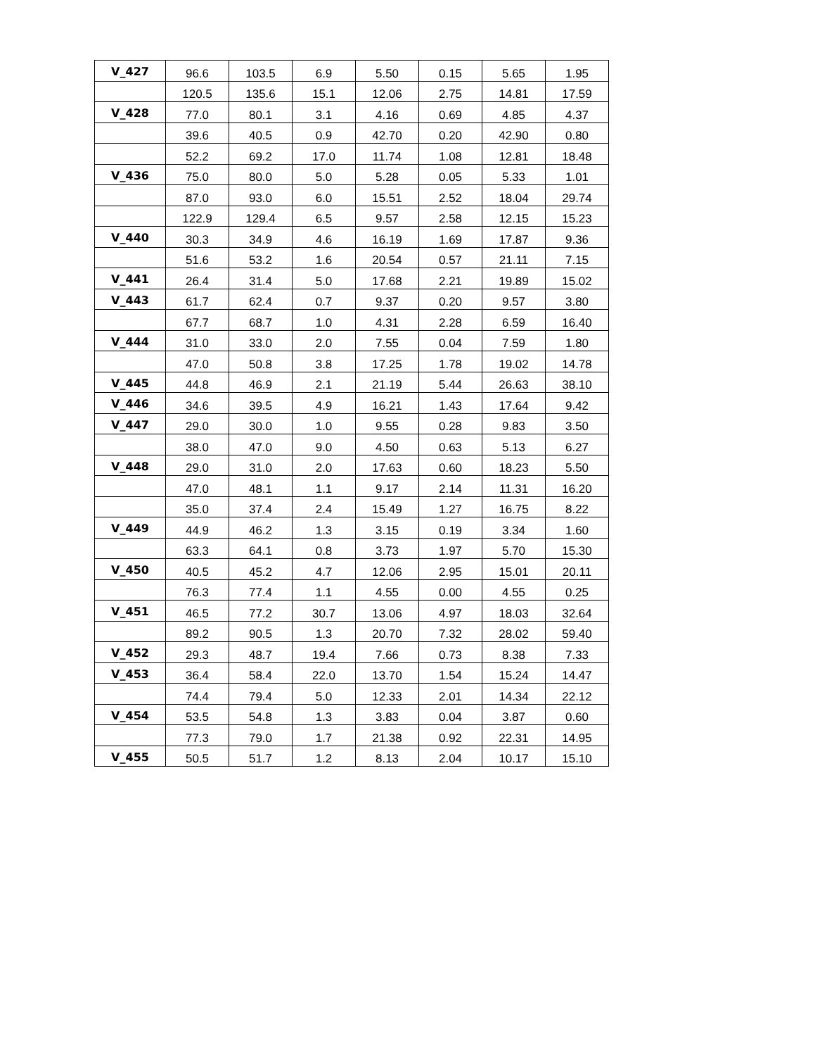| V_427 | 96.6 | 103.5 | 6.9 | 5.50 | 0.15 | 5.65 | 1.95 |
| | 120.5 | 135.6 | 15.1 | 12.06 | 2.75 | 14.81 | 17.59 |
| V_428 | 77.0 | 80.1 | 3.1 | 4.16 | 0.69 | 4.85 | 4.37 |
| | 39.6 | 40.5 | 0.9 | 42.70 | 0.20 | 42.90 | 0.80 |
| | 52.2 | 69.2 | 17.0 | 11.74 | 1.08 | 12.81 | 18.48 |
| V_436 | 75.0 | 80.0 | 5.0 | 5.28 | 0.05 | 5.33 | 1.01 |
| | 87.0 | 93.0 | 6.0 | 15.51 | 2.52 | 18.04 | 29.74 |
| | 122.9 | 129.4 | 6.5 | 9.57 | 2.58 | 12.15 | 15.23 |
| V_440 | 30.3 | 34.9 | 4.6 | 16.19 | 1.69 | 17.87 | 9.36 |
| | 51.6 | 53.2 | 1.6 | 20.54 | 0.57 | 21.11 | 7.15 |
| V_441 | 26.4 | 31.4 | 5.0 | 17.68 | 2.21 | 19.89 | 15.02 |
| V_443 | 61.7 | 62.4 | 0.7 | 9.37 | 0.20 | 9.57 | 3.80 |
| | 67.7 | 68.7 | 1.0 | 4.31 | 2.28 | 6.59 | 16.40 |
| V_444 | 31.0 | 33.0 | 2.0 | 7.55 | 0.04 | 7.59 | 1.80 |
| | 47.0 | 50.8 | 3.8 | 17.25 | 1.78 | 19.02 | 14.78 |
| V_445 | 44.8 | 46.9 | 2.1 | 21.19 | 5.44 | 26.63 | 38.10 |
| V_446 | 34.6 | 39.5 | 4.9 | 16.21 | 1.43 | 17.64 | 9.42 |
| V_447 | 29.0 | 30.0 | 1.0 | 9.55 | 0.28 | 9.83 | 3.50 |
| | 38.0 | 47.0 | 9.0 | 4.50 | 0.63 | 5.13 | 6.27 |
| V_448 | 29.0 | 31.0 | 2.0 | 17.63 | 0.60 | 18.23 | 5.50 |
| | 47.0 | 48.1 | 1.1 | 9.17 | 2.14 | 11.31 | 16.20 |
| | 35.0 | 37.4 | 2.4 | 15.49 | 1.27 | 16.75 | 8.22 |
| V_449 | 44.9 | 46.2 | 1.3 | 3.15 | 0.19 | 3.34 | 1.60 |
| | 63.3 | 64.1 | 0.8 | 3.73 | 1.97 | 5.70 | 15.30 |
| V_450 | 40.5 | 45.2 | 4.7 | 12.06 | 2.95 | 15.01 | 20.11 |
| | 76.3 | 77.4 | 1.1 | 4.55 | 0.00 | 4.55 | 0.25 |
| V_451 | 46.5 | 77.2 | 30.7 | 13.06 | 4.97 | 18.03 | 32.64 |
| | 89.2 | 90.5 | 1.3 | 20.70 | 7.32 | 28.02 | 59.40 |
| V_452 | 29.3 | 48.7 | 19.4 | 7.66 | 0.73 | 8.38 | 7.33 |
| V_453 | 36.4 | 58.4 | 22.0 | 13.70 | 1.54 | 15.24 | 14.47 |
| | 74.4 | 79.4 | 5.0 | 12.33 | 2.01 | 14.34 | 22.12 |
| V_454 | 53.5 | 54.8 | 1.3 | 3.83 | 0.04 | 3.87 | 0.60 |
| | 77.3 | 79.0 | 1.7 | 21.38 | 0.92 | 22.31 | 14.95 |
| V_455 | 50.5 | 51.7 | 1.2 | 8.13 | 2.04 | 10.17 | 15.10 |